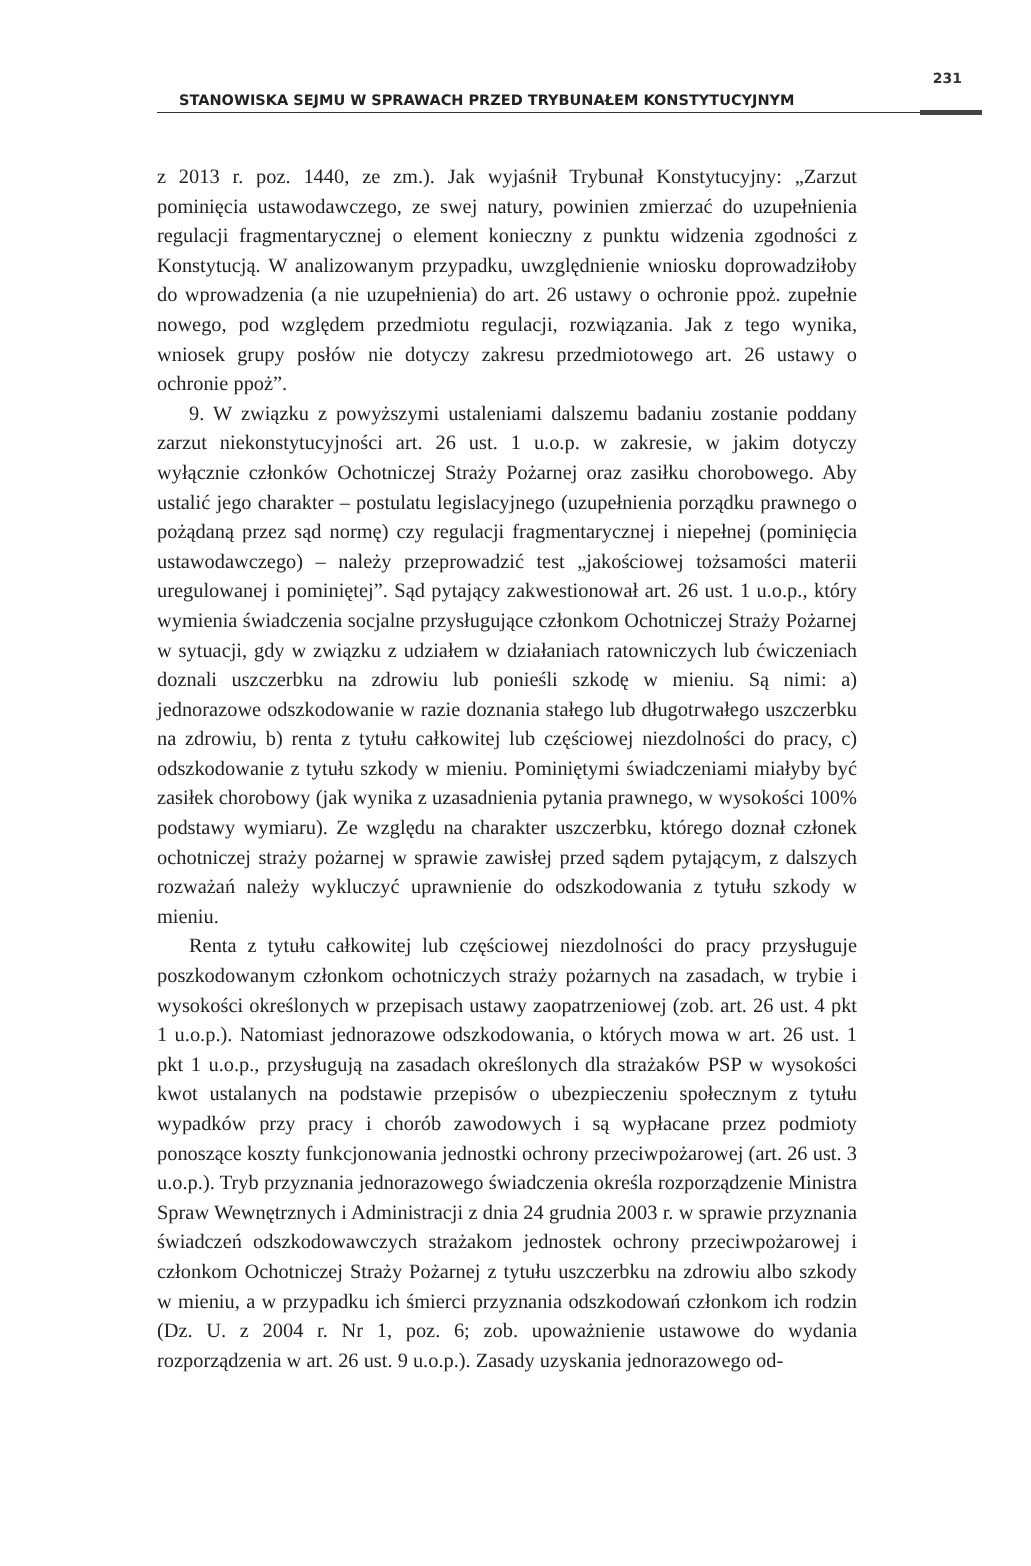STANOWISKA SEJMU W SPRAWACH PRZED TRYBUNAŁEM KONSTYTUCYJNYM
231
z 2013 r. poz. 1440, ze zm.). Jak wyjaśnił Trybunał Konstytucyjny: „Zarzut pominięcia ustawodawczego, ze swej natury, powinien zmierzać do uzupełnienia regulacji fragmentarycznej o element konieczny z punktu widzenia zgodności z Konstytucją. W analizowanym przypadku, uwzględnienie wniosku doprowadziłoby do wprowadzenia (a nie uzupełnienia) do art. 26 ustawy o ochronie ppoż. zupełnie nowego, pod względem przedmiotu regulacji, rozwiązania. Jak z tego wynika, wniosek grupy posłów nie dotyczy zakresu przedmiotowego art. 26 ustawy o ochronie ppoż”.
9. W związku z powyższymi ustaleniami dalszemu badaniu zostanie poddany zarzut niekonstytucyjności art. 26 ust. 1 u.o.p. w zakresie, w jakim dotyczy wyłącznie członków Ochotniczej Straży Pożarnej oraz zasiłku chorobowego. Aby ustalić jego charakter – postulatu legislacyjnego (uzupełnienia porządku prawnego o pożądaną przez sąd normę) czy regulacji fragmentarycznej i niepełnej (pominięcia ustawodawczego) – należy przeprowadzić test „jakościowej tożsamości materii uregulowanej i pominiętej”. Sąd pytający zakwestionował art. 26 ust. 1 u.o.p., który wymienia świadczenia socjalne przysługujące członkom Ochotniczej Straży Pożarnej w sytuacji, gdy w związku z udziałem w działaniach ratowniczych lub ćwiczeniach doznali uszczerbku na zdrowiu lub ponieśli szkodę w mieniu. Są nimi: a) jednorazowe odszkodowanie w razie doznania stałego lub długotrwałego uszczerbku na zdrowiu, b) renta z tytułu całkowitej lub częściowej niezdolności do pracy, c) odszkodowanie z tytułu szkody w mieniu. Pominiętymi świadczeniami miałyby być zasiłek chorobowy (jak wynika z uzasadnienia pytania prawnego, w wysokości 100% podstawy wymiaru). Ze względu na charakter uszczerbku, którego doznał członek ochotniczej straży pożarnej w sprawie zawisłej przed sądem pytającym, z dalszych rozważań należy wykluczyć uprawnienie do odszkodowania z tytułu szkody w mieniu.
Renta z tytułu całkowitej lub częściowej niezdolności do pracy przysługuje poszkodowanym członkom ochotniczych straży pożarnych na zasadach, w trybie i wysokości określonych w przepisach ustawy zaopatrzeniowej (zob. art. 26 ust. 4 pkt 1 u.o.p.). Natomiast jednorazowe odszkodowania, o których mowa w art. 26 ust. 1 pkt 1 u.o.p., przysługują na zasadach określonych dla strażaków PSP w wysokości kwot ustalanych na podstawie przepisów o ubezpieczeniu społecznym z tytułu wypadków przy pracy i chorób zawodowych i są wypłacane przez podmioty ponoszące koszty funkcjonowania jednostki ochrony przeciwpożarowej (art. 26 ust. 3 u.o.p.). Tryb przyznania jednorazowego świadczenia określa rozporządzenie Ministra Spraw Wewnętrznych i Administracji z dnia 24 grudnia 2003 r. w sprawie przyznania świadczeń odszkodowawczych strażakom jednostek ochrony przeciwpożarowej i członkom Ochotniczej Straży Pożarnej z tytułu uszczerbku na zdrowiu albo szkody w mieniu, a w przypadku ich śmierci przyznania odszkodowań członkom ich rodzin (Dz. U. z 2004 r. Nr 1, poz. 6; zob. upoważnienie ustawowe do wydania rozporządzenia w art. 26 ust. 9 u.o.p.). Zasady uzyskania jednorazowego od-